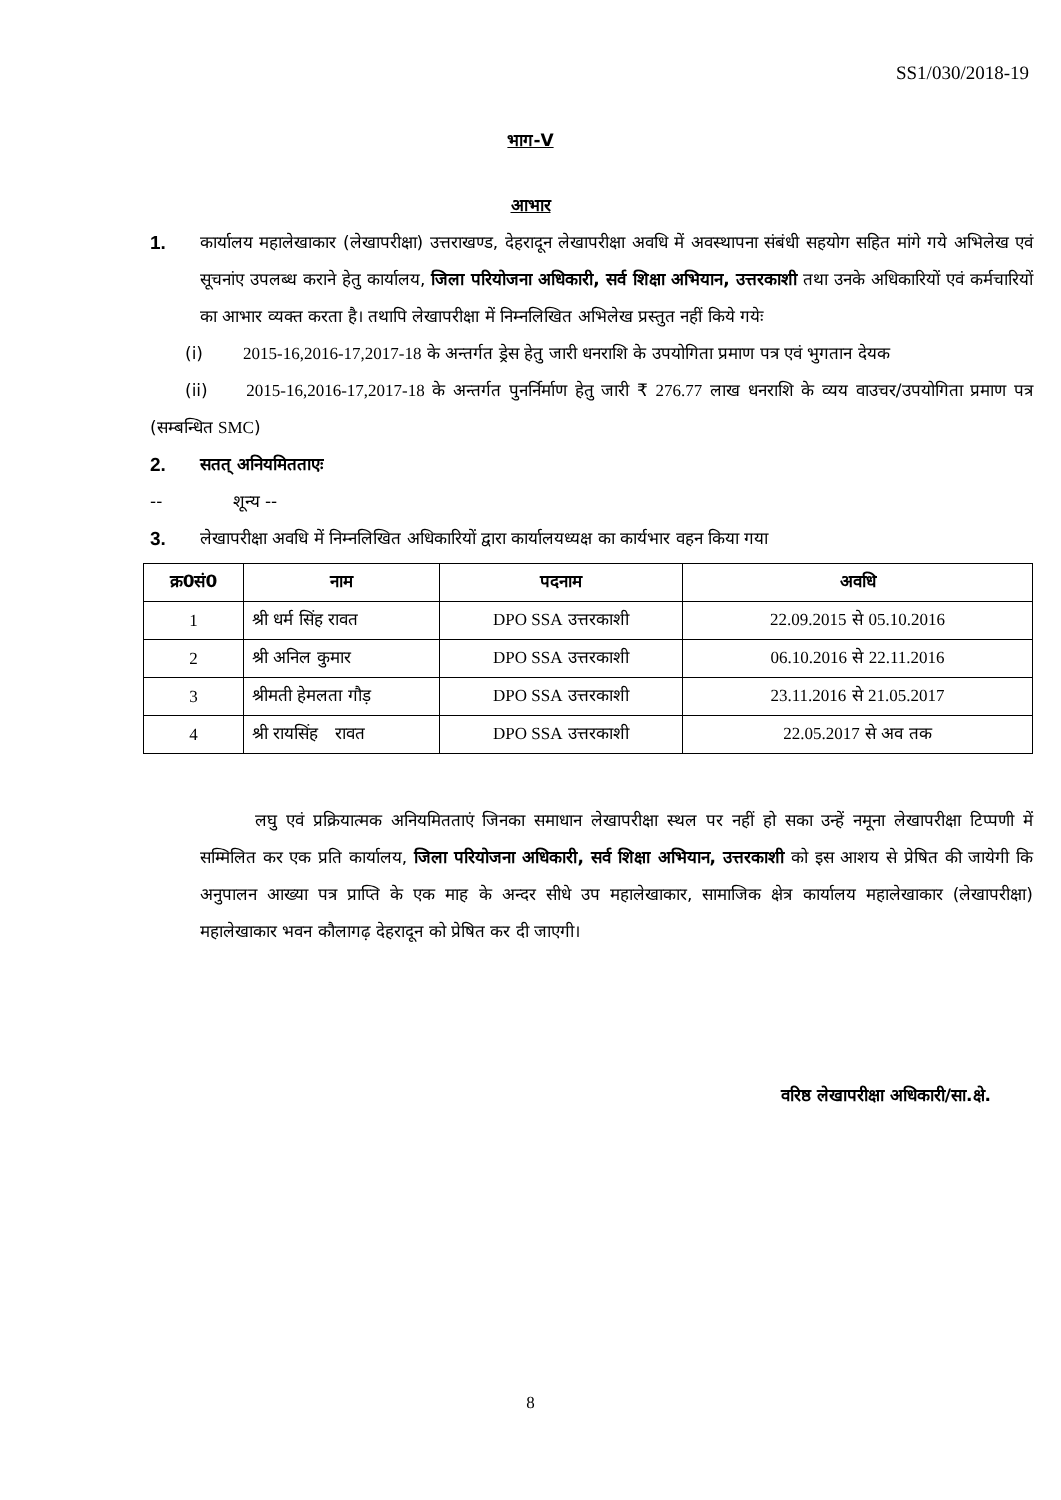SS1/030/2018-19
भाग-V
आभार
1. कार्यालय महालेखाकार (लेखापरीक्षा) उत्तराखण्ड, देहरादून लेखापरीक्षा अवधि में अवस्थापना संबंधी सहयोग सहित मांगे गये अभिलेख एवं सूचनांए उपलब्ध कराने हेतु कार्यालय, जिला परियोजना अधिकारी, सर्व शिक्षा अभियान, उत्तरकाशी तथा उनके अधिकारियों एवं कर्मचारियों का आभार व्यक्त करता है। तथापि लेखापरीक्षा में निम्नलिखित अभिलेख प्रस्तुत नहीं किये गयेः
(i) 2015-16,2016-17,2017-18 के अन्तर्गत ड्रेस हेतु जारी धनराशि के उपयोगिता प्रमाण पत्र एवं भुगतान देयक
(ii) 2015-16,2016-17,2017-18 के अन्तर्गत पुनर्निर्माण हेतु जारी ₹ 276.77 लाख धनराशि के व्यय वाउचर/उपयोगिता प्रमाण पत्र (सम्बन्धित SMC)
2. सतत् अनियमितताएः
-- शून्य --
3. लेखापरीक्षा अवधि में निम्नलिखित अधिकारियों द्वारा कार्यालयध्यक्ष का कार्यभार वहन किया गया
| क्र0सं0 | नाम | पदनाम | अवधि |
| --- | --- | --- | --- |
| 1 | श्री धर्म सिंह रावत | DPO SSA उत्तरकाशी | 22.09.2015 से 05.10.2016 |
| 2 | श्री अनिल कुमार | DPO SSA उत्तरकाशी | 06.10.2016 से 22.11.2016 |
| 3 | श्रीमती हेमलता गौड़ | DPO SSA उत्तरकाशी | 23.11.2016 से 21.05.2017 |
| 4 | श्री रायसिंह रावत | DPO SSA उत्तरकाशी | 22.05.2017 से अव तक |
लघु एवं प्रक्रियात्मक अनियमितताएं जिनका समाधान लेखापरीक्षा स्थल पर नहीं हो सका उन्हें नमूना लेखापरीक्षा टिप्पणी में सम्मिलित कर एक प्रति कार्यालय, जिला परियोजना अधिकारी, सर्व शिक्षा अभियान, उत्तरकाशी को इस आशय से प्रेषित की जायेगी कि अनुपालन आख्या पत्र प्राप्ति के एक माह के अन्दर सीधे उप महालेखाकार, सामाजिक क्षेत्र कार्यालय महालेखाकार (लेखापरीक्षा) महालेखाकार भवन कौलागढ़ देहरादून को प्रेषित कर दी जाएगी।
वरिष्ठ लेखापरीक्षा अधिकारी/सा.क्षे.
8